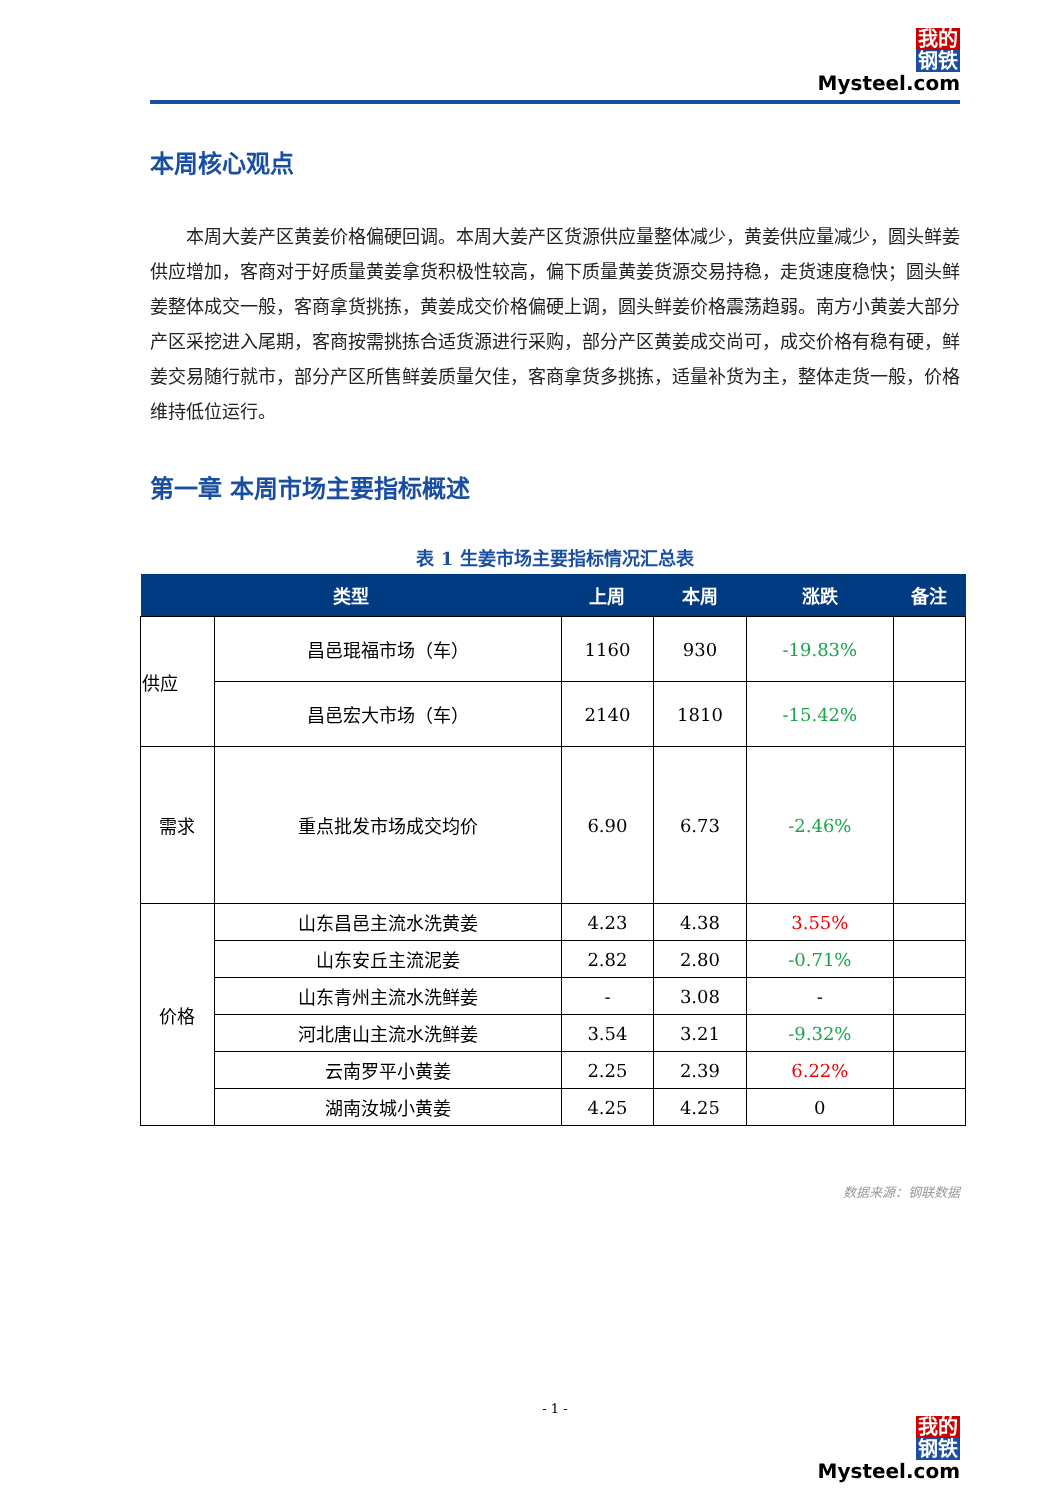我的
钢铁
Mysteel.com
本周核心观点
本周大姜产区黄姜价格偏硬回调。本周大姜产区货源供应量整体减少，黄姜供应量减少，圆头鲜姜供应增加，客商对于好质量黄姜拿货积极性较高，偏下质量黄姜货源交易持稳，走货速度稳快；圆头鲜姜整体成交一般，客商拿货挑拣，黄姜成交价格偏硬上调，圆头鲜姜价格震荡趋弱。南方小黄姜大部分产区采挖进入尾期，客商按需挑拣合适货源进行采购，部分产区黄姜成交尚可，成交价格有稳有硬，鲜姜交易随行就市，部分产区所售鲜姜质量欠佳，客商拿货多挑拣，适量补货为主，整体走货一般，价格维持低位运行。
第一章 本周市场主要指标概述
表 1 生姜市场主要指标情况汇总表
| 类型 | | 上周 | 本周 | 涨跌 | 备注 |
| --- | --- | --- | --- | --- | --- |
| 供应 | 昌邑琨福市场（车） | 1160 | 930 | -19.83% | |
| | 昌邑宏大市场（车） | 2140 | 1810 | -15.42% | |
| 需求 | 重点批发市场成交均价 | 6.90 | 6.73 | -2.46% | |
| 价格 | 山东昌邑主流水洗黄姜 | 4.23 | 4.38 | 3.55% | |
| | 山东安丘主流泥姜 | 2.82 | 2.80 | -0.71% | |
| | 山东青州主流水洗鲜姜 | - | 3.08 | - | |
| | 河北唐山主流水洗鲜姜 | 3.54 | 3.21 | -9.32% | |
| | 云南罗平小黄姜 | 2.25 | 2.39 | 6.22% | |
| | 湖南汝城小黄姜 | 4.25 | 4.25 | 0 | |
数据来源：钢联数据
- 1 -
我的
钢铁
Mysteel.com